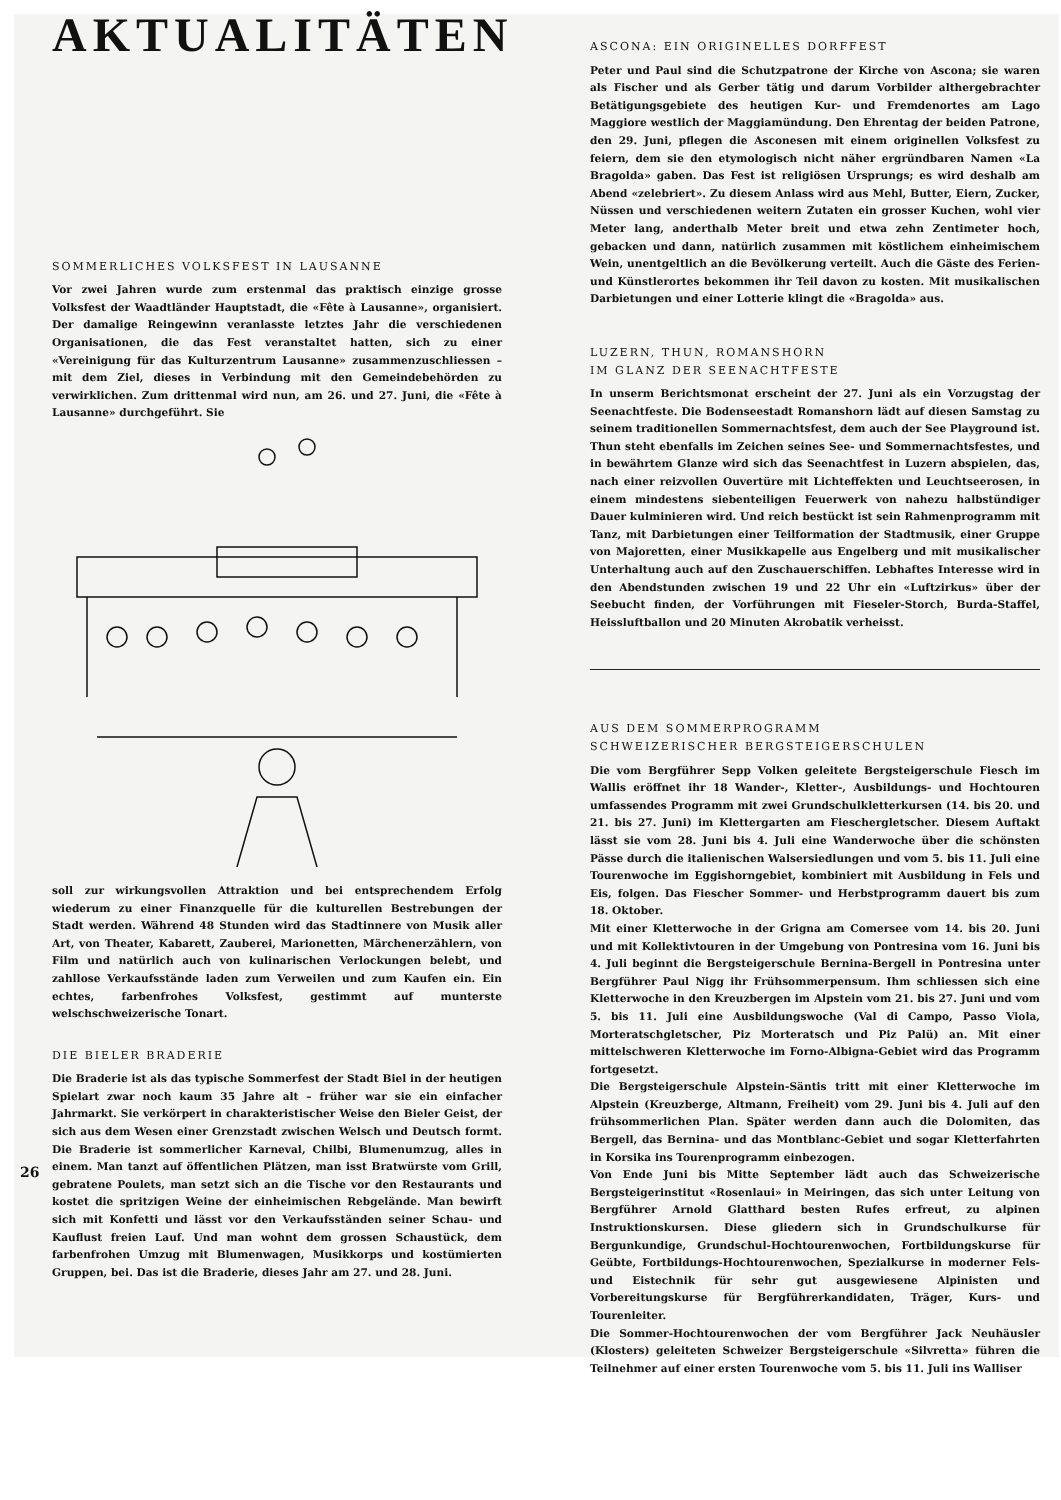AKTUALITÄTEN
SOMMERLICHES VOLKSFEST IN LAUSANNE
Vor zwei Jahren wurde zum erstenmal das praktisch einzige grosse Volksfest der Waadtländer Hauptstadt, die «Fête à Lausanne», organisiert. Der damalige Reingewinn veranlasste letztes Jahr die verschiedenen Organisationen, die das Fest veranstaltet hatten, sich zu einer «Vereinigung für das Kulturzentrum Lausanne» zusammenzuschliessen – mit dem Ziel, dieses in Verbindung mit den Gemeindebehörden zu verwirklichen. Zum drittenmal wird nun, am 26. und 27. Juni, die «Fête à Lausanne» durchgeführt. Sie
soll zur wirkungsvollen Attraktion und bei entsprechendem Erfolg wiederum zu einer Finanzquelle für die kulturellen Bestrebungen der Stadt werden. Während 48 Stunden wird das Stadtinnere von Musik aller Art, von Theater, Kabarett, Zauberei, Marionetten, Märchenerzählern, von Film und natürlich auch von kulinarischen Verlockungen belebt, und zahllose Verkaufsstände laden zum Verweilen und zum Kaufen ein. Ein echtes, farbenfrohes Volksfest, gestimmt auf munterste welschschweizerische Tonart.
DIE BIELER BRADERIE
Die Braderie ist als das typische Sommerfest der Stadt Biel in der heutigen Spielart zwar noch kaum 35 Jahre alt – früher war sie ein einfacher Jahrmarkt. Sie verkörpert in charakteristischer Weise den Bieler Geist, der sich aus dem Wesen einer Grenzstadt zwischen Welsch und Deutsch formt. Die Braderie ist sommerlicher Karneval, Chilbi, Blumenumzug, alles in einem. Man tanzt auf öffentlichen Plätzen, man isst Bratwürste vom Grill, gebratene Poulets, man setzt sich an die Tische vor den Restaurants und kostet die spritzigen Weine der einheimischen Rebgelände. Man bewirft sich mit Konfetti und lässt vor den Verkaufsständen seiner Schau- und Kauflust freien Lauf. Und man wohnt dem grossen Schaustück, dem farbenfrohen Umzug mit Blumenwagen, Musikkorps und kostümierten Gruppen, bei. Das ist die Braderie, dieses Jahr am 27. und 28. Juni.
26
ASCONA: EIN ORIGINELLES DORFFEST
Peter und Paul sind die Schutzpatrone der Kirche von Ascona; sie waren als Fischer und als Gerber tätig und darum Vorbilder althergebrachter Betätigungsgebiete des heutigen Kur- und Fremdenortes am Lago Maggiore westlich der Maggiamündung. Den Ehrentag der beiden Patrone, den 29. Juni, pflegen die Asconesen mit einem originellen Volksfest zu feiern, dem sie den etymologisch nicht näher ergründbaren Namen «La Bragolda» gaben. Das Fest ist religiösen Ursprungs; es wird deshalb am Abend «zelebriert». Zu diesem Anlass wird aus Mehl, Butter, Eiern, Zucker, Nüssen und verschiedenen weitern Zutaten ein grosser Kuchen, wohl vier Meter lang, anderthalb Meter breit und etwa zehn Zentimeter hoch, gebacken und dann, natürlich zusammen mit köstlichem einheimischem Wein, unentgeltlich an die Bevölkerung verteilt. Auch die Gäste des Ferien- und Künstlerortes bekommen ihr Teil davon zu kosten. Mit musikalischen Darbietungen und einer Lotterie klingt die «Bragolda» aus.
LUZERN, THUN, ROMANSHORN
IM GLANZ DER SEENACHTFESTE
In unserm Berichtsmonat erscheint der 27. Juni als ein Vorzugstag der Seenachtfeste. Die Bodenseestadt Romanshorn lädt auf diesen Samstag zu seinem traditionellen Sommernachtsfest, dem auch der See Playground ist. Thun steht ebenfalls im Zeichen seines See- und Sommernachtsfestes, und in bewährtem Glanze wird sich das Seenachtfest in Luzern abspielen, das, nach einer reizvollen Ouvertüre mit Lichteffekten und Leuchtseerosen, in einem mindestens siebenteiligen Feuerwerk von nahezu halbstündiger Dauer kulminieren wird. Und reich bestückt ist sein Rahmenprogramm mit Tanz, mit Darbietungen einer Teilformation der Stadtmusik, einer Gruppe von Majoretten, einer Musikkapelle aus Engelberg und mit musikalischer Unterhaltung auch auf den Zuschauerschiffen. Lebhaftes Interesse wird in den Abendstunden zwischen 19 und 22 Uhr ein «Luftzirkus» über der Seebucht finden, der Vorführungen mit Fieseler-Storch, Burda-Staffel, Heissluftballon und 20 Minuten Akrobatik verheisst.
AUS DEM SOMMERPROGRAMM
SCHWEIZERISCHER BERGSTEIGERSCHULEN
Die vom Bergführer Sepp Volken geleitete Bergsteigerschule Fiesch im Wallis eröffnet ihr 18 Wander-, Kletter-, Ausbildungs- und Hochtouren umfassendes Programm mit zwei Grundschulkletterkursen (14. bis 20. und 21. bis 27. Juni) im Klettergarten am Fieschergletscher. Diesem Auftakt lässt sie vom 28. Juni bis 4. Juli eine Wanderwoche über die schönsten Pässe durch die italienischen Walsersiedlungen und vom 5. bis 11. Juli eine Tourenwoche im Eggishorngebiet, kombiniert mit Ausbildung in Fels und Eis, folgen. Das Fiescher Sommer- und Herbstprogramm dauert bis zum 18. Oktober.
Mit einer Kletterwoche in der Grigna am Comersee vom 14. bis 20. Juni und mit Kollektivtouren in der Umgebung von Pontresina vom 16. Juni bis 4. Juli beginnt die Bergsteigerschule Bernina-Bergell in Pontresina unter Bergführer Paul Nigg ihr Frühsommerpensum. Ihm schliessen sich eine Kletterwoche in den Kreuzbergen im Alpstein vom 21. bis 27. Juni und vom 5. bis 11. Juli eine Ausbildungswoche (Val di Campo, Passo Viola, Morteratschgletscher, Piz Morteratsch und Piz Palü) an. Mit einer mittelschweren Kletterwoche im Forno-Albigna-Gebiet wird das Programm fortgesetzt.
Die Bergsteigerschule Alpstein-Säntis tritt mit einer Kletterwoche im Alpstein (Kreuzberge, Altmann, Freiheit) vom 29. Juni bis 4. Juli auf den frühsommerlichen Plan. Später werden dann auch die Dolomiten, das Bergell, das Bernina- und das Montblanc-Gebiet und sogar Kletterfahrten in Korsika ins Tourenprogramm einbezogen.
Von Ende Juni bis Mitte September lädt auch das Schweizerische Bergsteigerinstitut «Rosenlaui» in Meiringen, das sich unter Leitung von Bergführer Arnold Glatthard besten Rufes erfreut, zu alpinen Instruktionskursen. Diese gliedern sich in Grundschulkurse für Bergunkundige, Grundschul-Hochtourenwochen, Fortbildungskurse für Geübte, Fortbildungs-Hochtourenwochen, Spezialkurse in moderner Fels- und Eistechnik für sehr gut ausgewiesene Alpinisten und Vorbereitungskurse für Bergführerkandidaten, Träger, Kurs- und Tourenleiter.
Die Sommer-Hochtourenwochen der vom Bergführer Jack Neuhäusler (Klosters) geleiteten Schweizer Bergsteigerschule «Silvretta» führen die Teilnehmer auf einer ersten Tourenwoche vom 5. bis 11. Juli ins Walliser